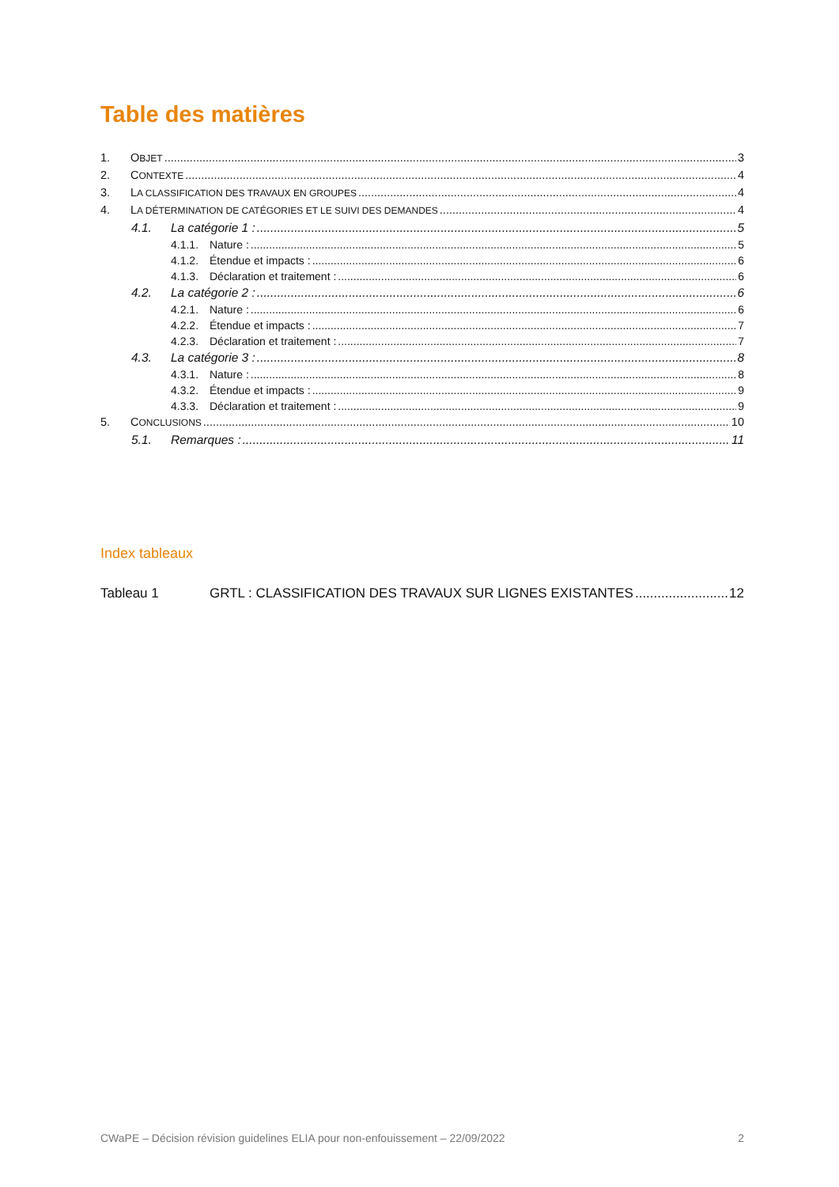Table des matières
1. OBJET 3
2. CONTEXTE 4
3. LA CLASSIFICATION DES TRAVAUX EN GROUPES 4
4. LA DÉTERMINATION DE CATÉGORIES ET LE SUIVI DES DEMANDES 4
4.1. La catégorie 1 : 5
4.1.1. Nature : 5
4.1.2. Étendue et impacts : 6
4.1.3. Déclaration et traitement : 6
4.2. La catégorie 2 : 6
4.2.1. Nature : 6
4.2.2. Étendue et impacts : 7
4.2.3. Déclaration et traitement : 7
4.3. La catégorie 3 : 8
4.3.1. Nature : 8
4.3.2. Étendue et impacts : 9
4.3.3. Déclaration et traitement : 9
5. CONCLUSIONS 10
5.1. Remarques : 11
Index tableaux
Tableau 1 GRTL : CLASSIFICATION DES TRAVAUX SUR LIGNES EXISTANTES 12
CWaPE – Décision révision guidelines ELIA pour non-enfouissement – 22/09/2022 2